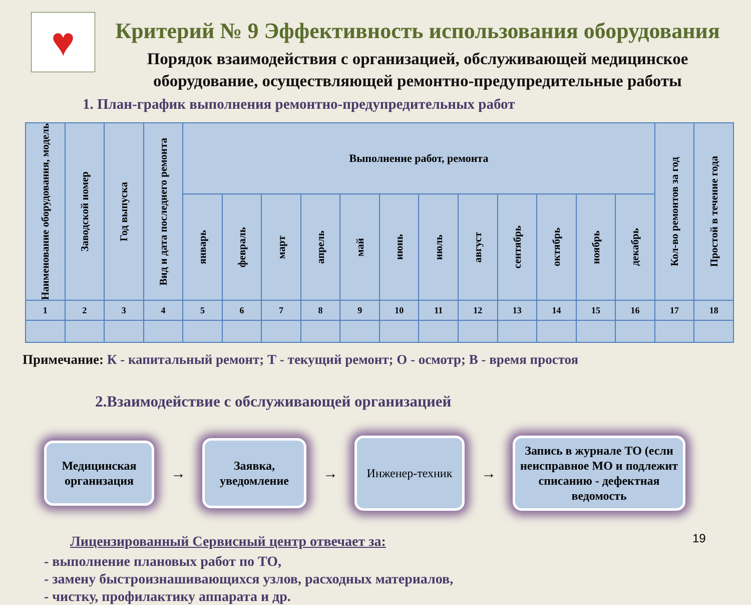♥
Критерий № 9 Эффективность использования оборудования
Порядок взаимодействия с организацией, обслуживающей медицинское оборудование, осуществляющей ремонтно-предупредительные работы
1. План-график выполнения ремонтно-предупредительных работ
| Наименование оборудования, модель | Заводской номер | Год выпуска | Вид и дата последнего ремонта | Выполнение работ, ремонта | | | | | | | | | | | | Кол-во ремонтов за год | Простой в течение года |
| --- | --- | --- | --- | --- | --- | --- | --- | --- | --- | --- | --- | --- | --- | --- | --- | --- | --- |
| | | | | январь | февраль | март | апрель | май | июнь | июль | август | сентябрь | октябрь | ноябрь | декабрь | | |
| 1 | 2 | 3 | 4 | 5 | 6 | 7 | 8 | 9 | 10 | 11 | 12 | 13 | 14 | 15 | 16 | 17 | 18 |
Примечание: К - капитальный ремонт; Т - текущий ремонт; О - осмотр; В - время простоя
2.Взаимодействие с обслуживающей организацией
Медицинская организация
→
Заявка, уведомление
→
Инженер-техник
→
Запись в журнале ТО (если неисправное МО и подлежит списанию - дефектная ведомость
Лицензированный Сервисный центр отвечает за:
- выполнение плановых работ по ТО,
- замену быстроизнашивающихся узлов, расходных материалов,
- чистку, профилактику аппарата и др.
19